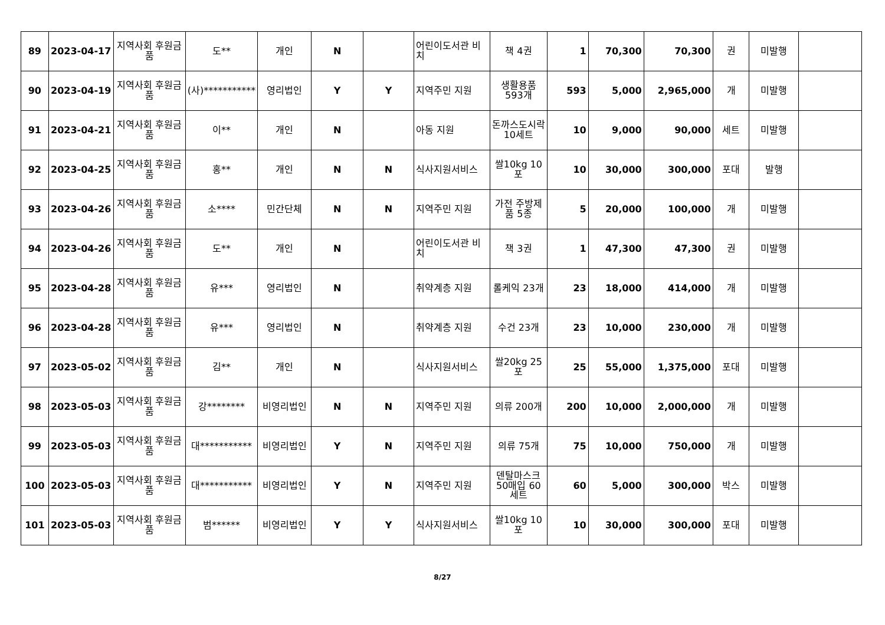| 89 | 2023-04-17 | 지역사회 후원금품 | 도** | 개인 | N | | 어린이도서관 비치 | 책 4권 | 1 | 70,300 | 70,300 | 권 | 미발행 | |
| 90 | 2023-04-19 | 지역사회 후원금품 | (사)*********** | 영리법인 | Y | Y | 지역주민 지원 | 생활용품 593개 | 593 | 5,000 | 2,965,000 | 개 | 미발행 | |
| 91 | 2023-04-21 | 지역사회 후원금품 | 이** | 개인 | N | | 아동 지원 | 돈까스도시락 10세트 | 10 | 9,000 | 90,000 | 세트 | 미발행 | |
| 92 | 2023-04-25 | 지역사회 후원금품 | 홍** | 개인 | N | N | 식사지원서비스 | 쌀10kg 10포 | 10 | 30,000 | 300,000 | 포대 | 발행 | |
| 93 | 2023-04-26 | 지역사회 후원금품 | 소**** | 민간단체 | N | N | 지역주민 지원 | 가전 주방제품 5종 | 5 | 20,000 | 100,000 | 개 | 미발행 | |
| 94 | 2023-04-26 | 지역사회 후원금품 | 도** | 개인 | N | | 어린이도서관 비치 | 책 3권 | 1 | 47,300 | 47,300 | 권 | 미발행 | |
| 95 | 2023-04-28 | 지역사회 후원금품 | 유*** | 영리법인 | N | | 취약계층 지원 | 롤케익 23개 | 23 | 18,000 | 414,000 | 개 | 미발행 | |
| 96 | 2023-04-28 | 지역사회 후원금품 | 유*** | 영리법인 | N | | 취약계층 지원 | 수건 23개 | 23 | 10,000 | 230,000 | 개 | 미발행 | |
| 97 | 2023-05-02 | 지역사회 후원금품 | 김** | 개인 | N | | 식사지원서비스 | 쌀20kg 25포 | 25 | 55,000 | 1,375,000 | 포대 | 미발행 | |
| 98 | 2023-05-03 | 지역사회 후원금품 | 강******** | 비영리법인 | N | N | 지역주민 지원 | 의류 200개 | 200 | 10,000 | 2,000,000 | 개 | 미발행 | |
| 99 | 2023-05-03 | 지역사회 후원금품 | 대*********** | 비영리법인 | Y | N | 지역주민 지원 | 의류 75개 | 75 | 10,000 | 750,000 | 개 | 미발행 | |
| 100 | 2023-05-03 | 지역사회 후원금품 | 대*********** | 비영리법인 | Y | N | 지역주민 지원 | 덴탈마스크 50매입 60세트 | 60 | 5,000 | 300,000 | 박스 | 미발행 | |
| 101 | 2023-05-03 | 지역사회 후원금품 | 범****** | 비영리법인 | Y | Y | 식사지원서비스 | 쌀10kg 10포 | 10 | 30,000 | 300,000 | 포대 | 미발행 | |
8/27